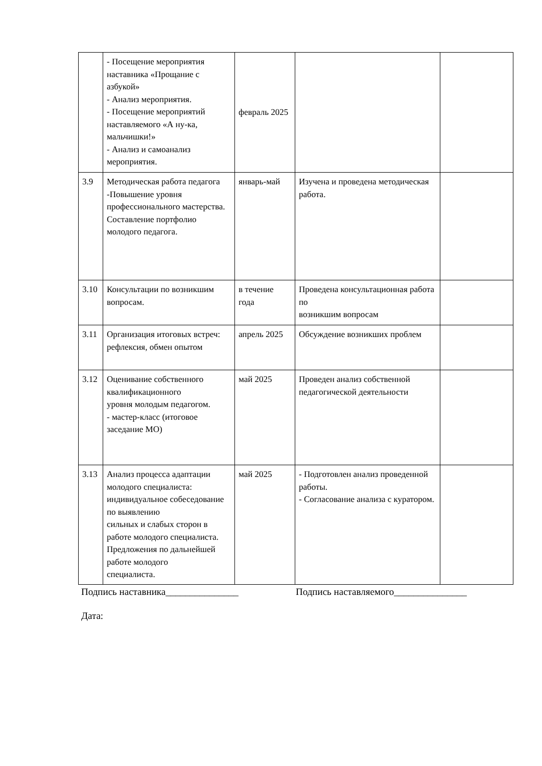| | - Посещение мероприятия наставника «Прощание с азбукой» - Анализ мероприятия. - Посещение мероприятий наставляемого «А ну-ка, мальчишки!» - Анализ и самоанализ мероприятия. | февраль 2025 | | |
| 3.9 | Методическая работа педагога -Повышение уровня профессионального мастерства. Составление портфолио молодого педагога. | январь-май | Изучена и проведена методическая работа. | |
| 3.10 | Консультации по возникшим вопросам. | в течение года | Проведена консультационная работа по возникшим вопросам | |
| 3.11 | Организация итоговых встреч: рефлексия, обмен опытом | апрель 2025 | Обсуждение возникших проблем | |
| 3.12 | Оценивание собственного квалификационного уровня молодым педагогом. - мастер-класс (итоговое заседание МО) | май 2025 | Проведен анализ собственной педагогической деятельности | |
| 3.13 | Анализ процесса адаптации молодого специалиста: индивидуальное собеседование по выявлению сильных и слабых сторон в работе молодого специалиста. Предложения по дальнейшей работе молодого специалиста. | май 2025 | - Подготовлен анализ проведенной работы. - Согласование анализа с куратором. | |
Подпись наставника_______________ Подпись наставляемого_______________
Дата: